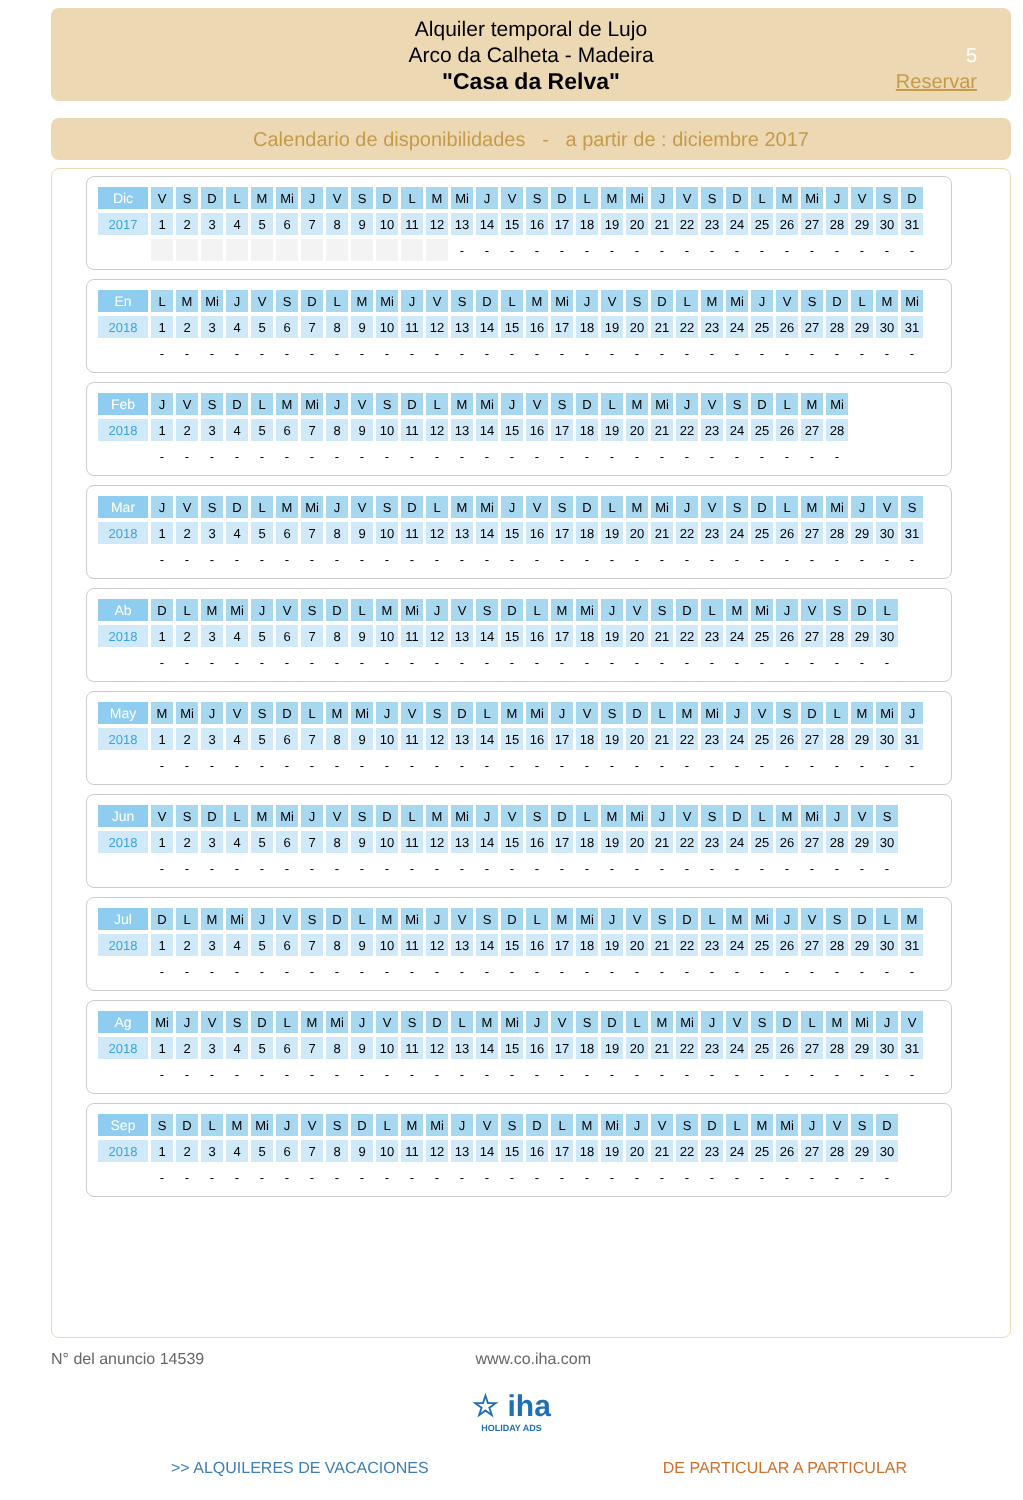Alquiler temporal de Lujo
Arco da Calheta - Madeira
"Casa da Relva"
5
Reservar
Calendario de disponibilidades - a partir de : diciembre 2017
| Dic | V | S | D | L | M | Mi | J | V | S | D | L | M | Mi | J | V | S | D | L | M | Mi | J | V | S | D | L | M | Mi | J | V | S | D |
| 2017 | 1 | 2 | 3 | 4 | 5 | 6 | 7 | 8 | 9 | 10 | 11 | 12 | 13 | 14 | 15 | 16 | 17 | 18 | 19 | 20 | 21 | 22 | 23 | 24 | 25 | 26 | 27 | 28 | 29 | 30 | 31 |
| | | | | | | | | | | | | | - | - | - | - | - | - | - | - | - | - | - | - | - | - | - | - | - | - | - |
| En | L | M | Mi | J | V | S | D | L | M | Mi | J | V | S | D | L | M | Mi | J | V | S | D | L | M | Mi | J | V | S | D | L | M | Mi |
| 2018 | 1 | 2 | 3 | 4 | 5 | 6 | 7 | 8 | 9 | 10 | 11 | 12 | 13 | 14 | 15 | 16 | 17 | 18 | 19 | 20 | 21 | 22 | 23 | 24 | 25 | 26 | 27 | 28 | 29 | 30 | 31 |
| | - | - | - | - | - | - | - | - | - | - | - | - | - | - | - | - | - | - | - | - | - | - | - | - | - | - | - | - | - | - | - |
| Feb | J | V | S | D | L | M | Mi | J | V | S | D | L | M | Mi | J | V | S | D | L | M | Mi | J | V | S | D | L | M | Mi |
| 2018 | 1 | 2 | 3 | 4 | 5 | 6 | 7 | 8 | 9 | 10 | 11 | 12 | 13 | 14 | 15 | 16 | 17 | 18 | 19 | 20 | 21 | 22 | 23 | 24 | 25 | 26 | 27 | 28 |
| | - | - | - | - | - | - | - | - | - | - | - | - | - | - | - | - | - | - | - | - | - | - | - | - | - | - | - | - |
| Mar | J | V | S | D | L | M | Mi | J | V | S | D | L | M | Mi | J | V | S | D | L | M | Mi | J | V | S | D | L | M | Mi | J | V | S |
| 2018 | 1 | 2 | 3 | 4 | 5 | 6 | 7 | 8 | 9 | 10 | 11 | 12 | 13 | 14 | 15 | 16 | 17 | 18 | 19 | 20 | 21 | 22 | 23 | 24 | 25 | 26 | 27 | 28 | 29 | 30 | 31 |
| | - | - | - | - | - | - | - | - | - | - | - | - | - | - | - | - | - | - | - | - | - | - | - | - | - | - | - | - | - | - | - |
| Ab | D | L | M | Mi | J | V | S | D | L | M | Mi | J | V | S | D | L | M | Mi | J | V | S | D | L | M | Mi | J | V | S | D | L |
| 2018 | 1 | 2 | 3 | 4 | 5 | 6 | 7 | 8 | 9 | 10 | 11 | 12 | 13 | 14 | 15 | 16 | 17 | 18 | 19 | 20 | 21 | 22 | 23 | 24 | 25 | 26 | 27 | 28 | 29 | 30 |
| | - | - | - | - | - | - | - | - | - | - | - | - | - | - | - | - | - | - | - | - | - | - | - | - | - | - | - | - | - | - |
| May | M | Mi | J | V | S | D | L | M | Mi | J | V | S | D | L | M | Mi | J | V | S | D | L | M | Mi | J | V | S | D | L | M | Mi | J |
| 2018 | 1 | 2 | 3 | 4 | 5 | 6 | 7 | 8 | 9 | 10 | 11 | 12 | 13 | 14 | 15 | 16 | 17 | 18 | 19 | 20 | 21 | 22 | 23 | 24 | 25 | 26 | 27 | 28 | 29 | 30 | 31 |
| | - | - | - | - | - | - | - | - | - | - | - | - | - | - | - | - | - | - | - | - | - | - | - | - | - | - | - | - | - | - | - |
| Jun | V | S | D | L | M | Mi | J | V | S | D | L | M | Mi | J | V | S | D | L | M | Mi | J | V | S | D | L | M | Mi | J | V | S |
| 2018 | 1 | 2 | 3 | 4 | 5 | 6 | 7 | 8 | 9 | 10 | 11 | 12 | 13 | 14 | 15 | 16 | 17 | 18 | 19 | 20 | 21 | 22 | 23 | 24 | 25 | 26 | 27 | 28 | 29 | 30 |
| | - | - | - | - | - | - | - | - | - | - | - | - | - | - | - | - | - | - | - | - | - | - | - | - | - | - | - | - | - | - |
| Jul | D | L | M | Mi | J | V | S | D | L | M | Mi | J | V | S | D | L | M | Mi | J | V | S | D | L | M | Mi | J | V | S | D | L | M |
| 2018 | 1 | 2 | 3 | 4 | 5 | 6 | 7 | 8 | 9 | 10 | 11 | 12 | 13 | 14 | 15 | 16 | 17 | 18 | 19 | 20 | 21 | 22 | 23 | 24 | 25 | 26 | 27 | 28 | 29 | 30 | 31 |
| | - | - | - | - | - | - | - | - | - | - | - | - | - | - | - | - | - | - | - | - | - | - | - | - | - | - | - | - | - | - | - |
| Ag | Mi | J | V | S | D | L | M | Mi | J | V | S | D | L | M | Mi | J | V | S | D | L | M | Mi | J | V | S | D | L | M | Mi | J | V |
| 2018 | 1 | 2 | 3 | 4 | 5 | 6 | 7 | 8 | 9 | 10 | 11 | 12 | 13 | 14 | 15 | 16 | 17 | 18 | 19 | 20 | 21 | 22 | 23 | 24 | 25 | 26 | 27 | 28 | 29 | 30 | 31 |
| | - | - | - | - | - | - | - | - | - | - | - | - | - | - | - | - | - | - | - | - | - | - | - | - | - | - | - | - | - | - | - |
| Sep | S | D | L | M | Mi | J | V | S | D | L | M | Mi | J | V | S | D | L | M | Mi | J | V | S | D | L | M | Mi | J | V | S | D |
| 2018 | 1 | 2 | 3 | 4 | 5 | 6 | 7 | 8 | 9 | 10 | 11 | 12 | 13 | 14 | 15 | 16 | 17 | 18 | 19 | 20 | 21 | 22 | 23 | 24 | 25 | 26 | 27 | 28 | 29 | 30 |
| | - | - | - | - | - | - | - | - | - | - | - | - | - | - | - | - | - | - | - | - | - | - | - | - | - | - | - | - | - | - |
N° del anuncio 14539 www.co.iha.com
☆ iha
HOLIDAY ADS
>> ALQUILERES DE VACACIONES DE PARTICULAR A PARTICULAR